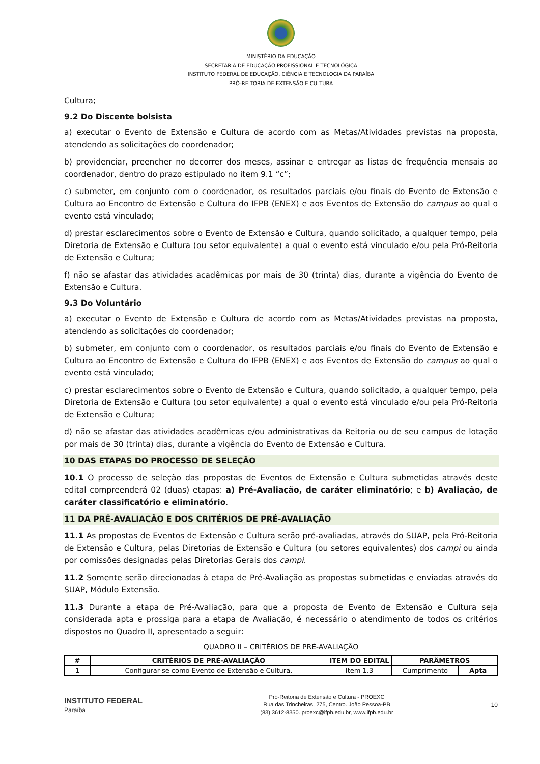MINISTÉRIO DA EDUCAÇÃO
SECRETARIA DE EDUCAÇÃO PROFISSIONAL E TECNOLÓGICA
INSTITUTO FEDERAL DE EDUCAÇÃO, CIÊNCIA E TECNOLOGIA DA PARAÍBA
PRÓ-REITORIA DE EXTENSÃO E CULTURA
Cultura;
9.2 Do Discente bolsista
a) executar o Evento de Extensão e Cultura de acordo com as Metas/Atividades previstas na proposta, atendendo as solicitações do coordenador;
b) providenciar, preencher no decorrer dos meses, assinar e entregar as listas de frequência mensais ao coordenador, dentro do prazo estipulado no item 9.1 “c”;
c) submeter, em conjunto com o coordenador, os resultados parciais e/ou finais do Evento de Extensão e Cultura ao Encontro de Extensão e Cultura do IFPB (ENEX) e aos Eventos de Extensão do campus ao qual o evento está vinculado;
d) prestar esclarecimentos sobre o Evento de Extensão e Cultura, quando solicitado, a qualquer tempo, pela Diretoria de Extensão e Cultura (ou setor equivalente) a qual o evento está vinculado e/ou pela Pró-Reitoria de Extensão e Cultura;
f) não se afastar das atividades acadêmicas por mais de 30 (trinta) dias, durante a vigência do Evento de Extensão e Cultura.
9.3 Do Voluntário
a) executar o Evento de Extensão e Cultura de acordo com as Metas/Atividades previstas na proposta, atendendo as solicitações do coordenador;
b) submeter, em conjunto com o coordenador, os resultados parciais e/ou finais do Evento de Extensão e Cultura ao Encontro de Extensão e Cultura do IFPB (ENEX) e aos Eventos de Extensão do campus ao qual o evento está vinculado;
c) prestar esclarecimentos sobre o Evento de Extensão e Cultura, quando solicitado, a qualquer tempo, pela Diretoria de Extensão e Cultura (ou setor equivalente) a qual o evento está vinculado e/ou pela Pró-Reitoria de Extensão e Cultura;
d) não se afastar das atividades acadêmicas e/ou administrativas da Reitoria ou de seu campus de lotação por mais de 30 (trinta) dias, durante a vigência do Evento de Extensão e Cultura.
10 DAS ETAPAS DO PROCESSO DE SELEÇÃO
10.1 O processo de seleção das propostas de Eventos de Extensão e Cultura submetidas através deste edital compreenderá 02 (duas) etapas: a) Pré-Avaliação, de caráter eliminatório; e b) Avaliação, de caráter classificatório e eliminatório.
11 DA PRÉ-AVALIAÇÃO E DOS CRITÉRIOS DE PRÉ-AVALIAÇÃO
11.1 As propostas de Eventos de Extensão e Cultura serão pré-avaliadas, através do SUAP, pela Pró-Reitoria de Extensão e Cultura, pelas Diretorias de Extensão e Cultura (ou setores equivalentes) dos campi ou ainda por comissões designadas pelas Diretorias Gerais dos campi.
11.2 Somente serão direcionadas à etapa de Pré-Avaliação as propostas submetidas e enviadas através do SUAP, Módulo Extensão.
11.3 Durante a etapa de Pré-Avaliação, para que a proposta de Evento de Extensão e Cultura seja considerada apta e prossiga para a etapa de Avaliação, é necessário o atendimento de todos os critérios dispostos no Quadro II, apresentado a seguir:
QUADRO II – CRITÉRIOS DE PRÉ-AVALIAÇÃO
| # | CRITÉRIOS DE PRÉ-AVALIAÇÃO | ITEM DO EDITAL | PARÂMETROS | |
| --- | --- | --- | --- | --- |
| 1 | Configurar-se como Evento de Extensão e Cultura. | Item 1.3 | Cumprimento | Apta |
INSTITUTO FEDERAL
Paraíba
Pró-Reitoria de Extensão e Cultura - PROEXC
Rua das Trincheiras, 275, Centro. João Pessoa-PB
(83) 3612-8350. proexc@ifpb.edu.br, www.ifpb.edu.br
10